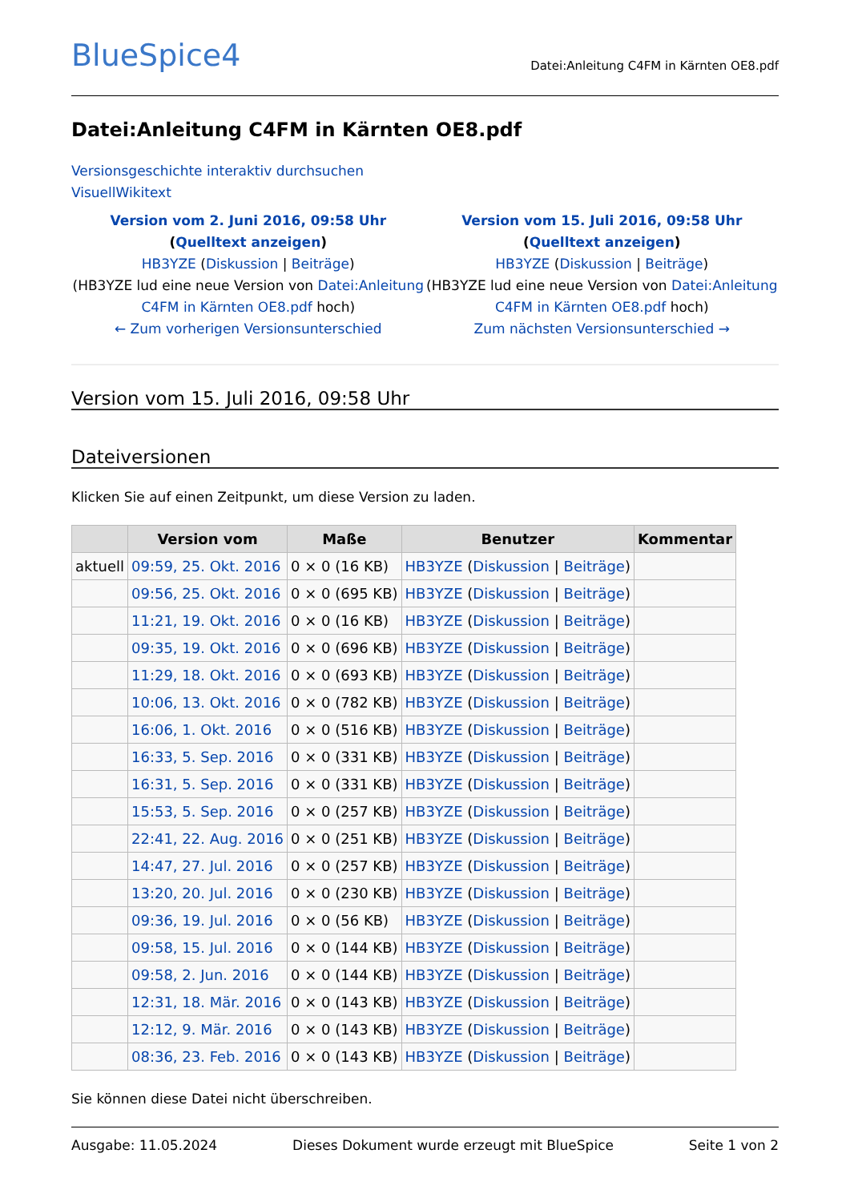BlueSpice4
Datei:Anleitung C4FM in Kärnten OE8.pdf
Datei:Anleitung C4FM in Kärnten OE8.pdf
Versionsgeschichte interaktiv durchsuchen
Visuell Wikitext
Version vom 2. Juni 2016, 09:58 Uhr (Quelltext anzeigen)
HB3YZE (Diskussion | Beiträge)
(HB3YZE lud eine neue Version von Datei:Anleitung C4FM in Kärnten OE8.pdf hoch)
← Zum vorherigen Versionsunterschied
Version vom 15. Juli 2016, 09:58 Uhr (Quelltext anzeigen)
HB3YZE (Diskussion | Beiträge)
(HB3YZE lud eine neue Version von Datei:Anleitung C4FM in Kärnten OE8.pdf hoch)
Zum nächsten Versionsunterschied →
Version vom 15. Juli 2016, 09:58 Uhr
Dateiversionen
Klicken Sie auf einen Zeitpunkt, um diese Version zu laden.
| | Version vom | Maße | Benutzer | Kommentar |
| --- | --- | --- | --- | --- |
| aktuell | 09:59, 25. Okt. 2016 | 0 × 0 (16 KB) | HB3YZE ( Diskussion / Beiträge ) | |
| | 09:56, 25. Okt. 2016 | 0 × 0 (695 KB) | HB3YZE ( Diskussion / Beiträge ) | |
| | 11:21, 19. Okt. 2016 | 0 × 0 (16 KB) | HB3YZE ( Diskussion / Beiträge ) | |
| | 09:35, 19. Okt. 2016 | 0 × 0 (696 KB) | HB3YZE ( Diskussion / Beiträge ) | |
| | 11:29, 18. Okt. 2016 | 0 × 0 (693 KB) | HB3YZE ( Diskussion / Beiträge ) | |
| | 10:06, 13. Okt. 2016 | 0 × 0 (782 KB) | HB3YZE ( Diskussion / Beiträge ) | |
| | 16:06, 1. Okt. 2016 | 0 × 0 (516 KB) | HB3YZE ( Diskussion / Beiträge ) | |
| | 16:33, 5. Sep. 2016 | 0 × 0 (331 KB) | HB3YZE ( Diskussion / Beiträge ) | |
| | 16:31, 5. Sep. 2016 | 0 × 0 (331 KB) | HB3YZE ( Diskussion / Beiträge ) | |
| | 15:53, 5. Sep. 2016 | 0 × 0 (257 KB) | HB3YZE ( Diskussion / Beiträge ) | |
| | 22:41, 22. Aug. 2016 | 0 × 0 (251 KB) | HB3YZE ( Diskussion / Beiträge ) | |
| | 14:47, 27. Jul. 2016 | 0 × 0 (257 KB) | HB3YZE ( Diskussion / Beiträge ) | |
| | 13:20, 20. Jul. 2016 | 0 × 0 (230 KB) | HB3YZE ( Diskussion / Beiträge ) | |
| | 09:36, 19. Jul. 2016 | 0 × 0 (56 KB) | HB3YZE ( Diskussion / Beiträge ) | |
| | 09:58, 15. Jul. 2016 | 0 × 0 (144 KB) | HB3YZE ( Diskussion / Beiträge ) | |
| | 09:58, 2. Jun. 2016 | 0 × 0 (144 KB) | HB3YZE ( Diskussion / Beiträge ) | |
| | 12:31, 18. Mär. 2016 | 0 × 0 (143 KB) | HB3YZE ( Diskussion / Beiträge ) | |
| | 12:12, 9. Mär. 2016 | 0 × 0 (143 KB) | HB3YZE ( Diskussion / Beiträge ) | |
| | 08:36, 23. Feb. 2016 | 0 × 0 (143 KB) | HB3YZE ( Diskussion / Beiträge ) | |
Sie können diese Datei nicht überschreiben.
Ausgabe: 11.05.2024 Dieses Dokument wurde erzeugt mit BlueSpice Seite 1 von 2